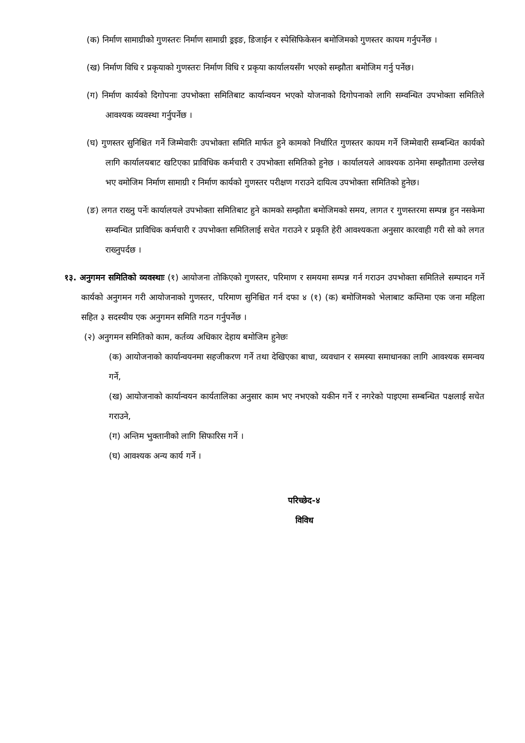(क) निर्माण सामाग्रीको गुणस्तरः निर्माण सामाग्री ड्रइङ, डिजाईन र स्पेसिफिकेसन बमोजिमको गुणस्तर कायम गर्नुपर्नेछ ।
(ख) निर्माण विधि र प्रकृयाको गुणस्तरः निर्माण विधि र प्रकृया कार्यालयसँग भएको सम्झौता बमोजिम गर्नु पर्नेछ।
(ग) निर्माण कार्यको दिगोपनाः उपभोक्ता समितिबाट कार्यान्वयन भएको योजनाको दिगोपनाको लागि सम्वन्धित उपभोक्ता समितिले आवश्यक व्यवस्था गर्नुपर्नेछ ।
(घ) गुणस्तर सुनिश्चित गर्ने जिम्मेवारीः उपभोक्ता समिति मार्फत हुने कामको निर्धारित गुणस्तर कायम गर्ने जिम्मेवारी सम्बन्धित कार्यको लागि कार्यालयबाट खटिएका प्राविधिक कर्मचारी र उपभोक्ता समितिको हुनेछ । कार्यालयले आवश्यक ठानेमा सम्झौतामा उल्लेख भए वमोजिम निर्माण सामाग्री र निर्माण कार्यको गुणस्तर परीक्षण गराउने दायित्व उपभोक्ता समितिको हुनेछ।
(ङ) लगत राख्नु पर्नेः कार्यालयले उपभोक्ता समितिबाट हुने कामको सम्झौता बमोजिमको समय, लागत र गुणस्तरमा सम्पन्न हुन नसकेमा सम्वन्धित प्राविधिक कर्मचारी र उपभोक्ता समितिलाई सचेत गराउने र प्रकृति हेरी आवश्यकता अनुसार कारवाही गरी सो को लगत राख्नुपर्दछ ।
१३. अनुगमन समितिको व्यवस्थाः (१) आयोजना तोकिएको गुणस्तर, परिमाण र समयमा सम्पन्न गर्न गराउन उपभोक्ता समितिले सम्पादन गर्ने कार्यको अनुगमन गरी आयोजनाको गुणस्तर, परिमाण सुनिश्चित गर्न दफा ४ (१) (क) बमोजिमको भेलाबाट कम्तिमा एक जना महिला सहित ३ सदस्यीय एक अनुगमन समिति गठन गर्नुपर्नेछ ।
(२) अनुगमन समितिको काम, कर्तव्य अधिकार देहाय बमोजिम हुनेछः
(क) आयोजनाको कार्यान्वयनमा सहजीकरण गर्ने तथा देखिएका बाधा, व्यवधान र समस्या समाधानका लागि आवश्यक समन्वय गर्ने,
(ख) आयोजनाको कार्यान्वयन कार्यतालिका अनुसार काम भए नभएको यकीन गर्ने र नगरेको पाइएमा सम्बन्धित पक्षलाई सचेत गराउने,
(ग) अन्तिम भुक्तानीको लागि सिफारिस गर्ने ।
(घ) आवश्यक अन्य कार्य गर्ने ।
परिच्छेद-४
विविध